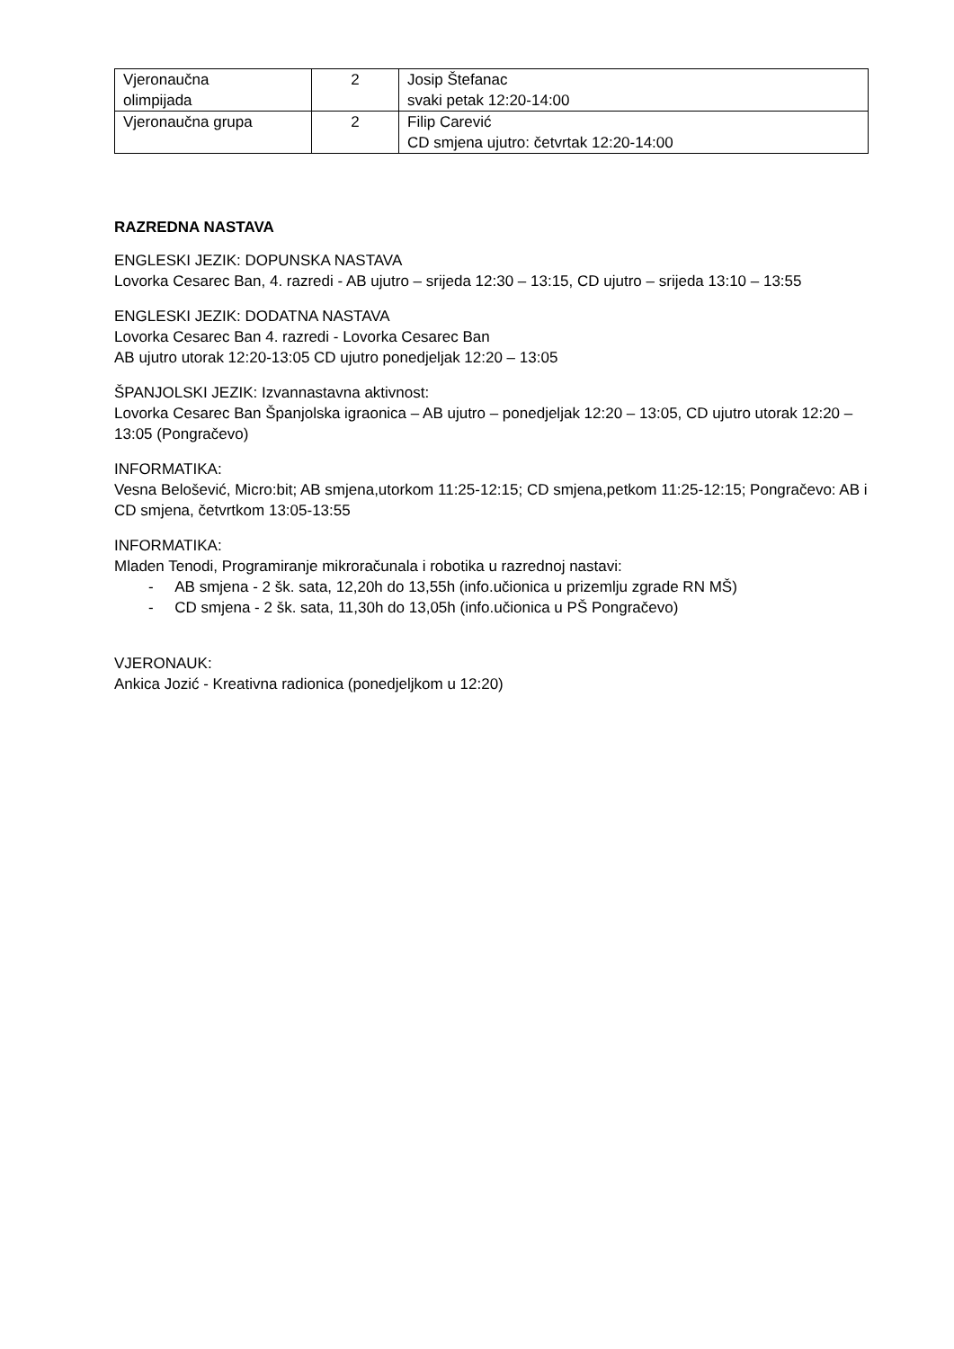| Vjeronaučna olimpijada | 2 | Josip Štefanac svaki petak 12:20-14:00 |
| Vjeronaučna grupa | 2 | Filip Carević CD smjena ujutro: četvrtak 12:20-14:00 |
RAZREDNA NASTAVA
ENGLESKI JEZIK: DOPUNSKA NASTAVA
Lovorka Cesarec Ban, 4. razredi - AB ujutro – srijeda 12:30 – 13:15, CD ujutro – srijeda 13:10 – 13:55
ENGLESKI JEZIK: DODATNA NASTAVA
Lovorka Cesarec Ban 4. razredi - Lovorka Cesarec Ban
AB ujutro utorak 12:20-13:05 CD ujutro ponedjeljak 12:20 – 13:05
ŠPANJOLSKI JEZIK: Izvannastavna aktivnost:
Lovorka Cesarec Ban Španjolska igraonica – AB ujutro – ponedjeljak 12:20 – 13:05, CD ujutro utorak 12:20 – 13:05 (Pongračevo)
INFORMATIKA:
Vesna Belošević, Micro:bit; AB smjena,utorkom 11:25-12:15; CD smjena,petkom 11:25-12:15; Pongračevo: AB i CD smjena, četvrtkom 13:05-13:55
INFORMATIKA:
Mladen Tenodi, Programiranje mikroračunala i robotika u razrednoj nastavi:
- AB smjena - 2 šk. sata, 12,20h do 13,55h (info.učionica u prizemlju zgrade RN MŠ)
- CD smjena - 2 šk. sata, 11,30h do 13,05h (info.učionica u PŠ Pongračevo)
VJERONAUK:
Ankica Jozić - Kreativna radionica (ponedjeljkom u 12:20)